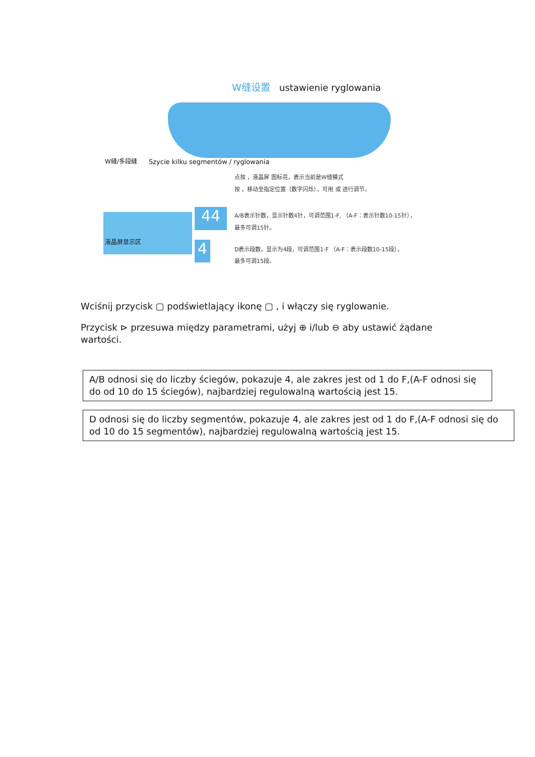W缝设置 ustawienie ryglowania
W缝/多段缝
Szycie kilku segmentów / ryglowania
液晶屏显示区
44
4
点按 ，液晶屏 图标亮，表示当前是W缝模式
按 ，移动至指定位置（数字闪烁），可用 或 进行调节。
A/B表示针数，显示针数4针，可调范围1-F, （A-F：表示针数10-15针），
最多可调15针。
D表示段数，显示为4段，可调范围1-F （A-F：表示段数10-15段），
最多可调15段。
Wciśnij przycisk ▢ podświetlający ikonę ▢ , i włączy się ryglowanie.
Przycisk ⊳ przesuwa między parametrami, użyj ⊕ i/lub ⊖ aby ustawić żądane wartości.
A/B odnosi się do liczby ściegów, pokazuje 4, ale zakres jest od 1 do F,(A-F odnosi się do od 10 do 15 ściegów), najbardziej regulowalną wartością jest 15.
D odnosi się do liczby segmentów, pokazuje 4, ale zakres jest od 1 do F,(A-F odnosi się do od 10 do 15 segmentów), najbardziej regulowalną wartością jest 15.